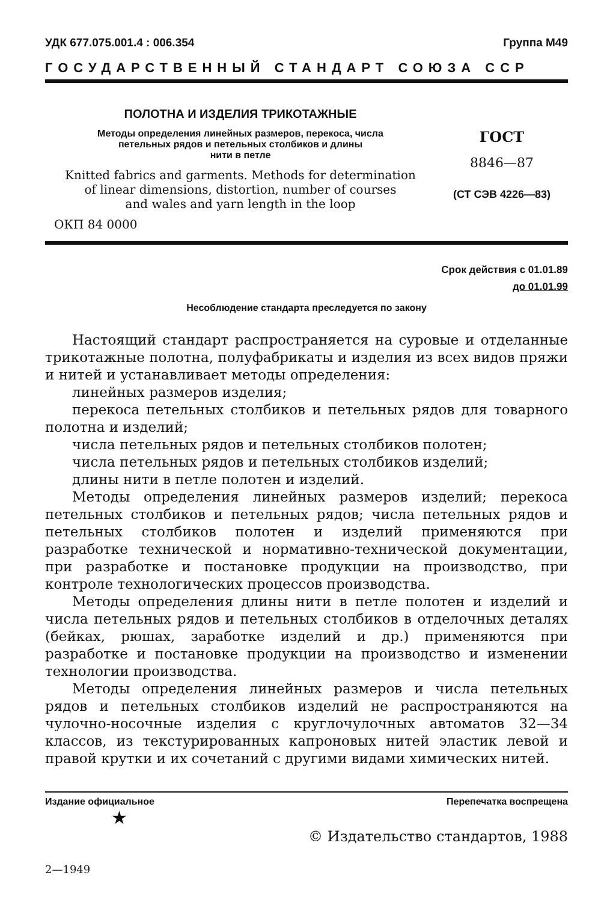УДК 677.075.001.4 : 006.354 Группа М49
ГОСУДАРСТВЕННЫЙ СТАНДАРТ СОЮЗА ССР
ПОЛОТНА И ИЗДЕЛИЯ ТРИКОТАЖНЫЕ
Методы определения линейных размеров, перекоса, числа
петельных рядов и петельных столбиков и длины
нити в петле
Knitted fabrics and garments. Methods for determination
of linear dimensions, distortion, number of courses
and wales and yarn length in the loop
ОКП 84 0000
ГОСТ
8846—87
(СТ СЭВ 4226—83)
Срок действия с 01.01.89
до 01.01.99
Несоблюдение стандарта преследуется по закону
Настоящий стандарт распространяется на суровые и отделанные трикотажные полотна, полуфабрикаты и изделия из всех видов пряжи и нитей и устанавливает методы определения:
линейных размеров изделия;
перекоса петельных столбиков и петельных рядов для товарного полотна и изделий;
числа петельных рядов и петельных столбиков полотен;
числа петельных рядов и петельных столбиков изделий;
длины нити в петле полотен и изделий.
Методы определения линейных размеров изделий; перекоса петельных столбиков и петельных рядов; числа петельных рядов и петельных столбиков полотен и изделий применяются при разработке технической и нормативно-технической документации, при разработке и постановке продукции на производство, при контроле технологических процессов производства.
Методы определения длины нити в петле полотен и изделий и числа петельных рядов и петельных столбиков в отделочных деталях (бейках, рюшах, заработке изделий и др.) применяются при разработке и постановке продукции на производство и изменении технологии производства.
Методы определения линейных размеров и числа петельных рядов и петельных столбиков изделий не распространяются на чулочно-носочные изделия с круглочулочных автоматов 32—34 классов, из текстурированных капроновых нитей эластик левой и правой крутки и их сочетаний с другими видами химических нитей.
Издание официальное Перепечатка воспрещена
★
© Издательство стандартов, 1988
2—1949